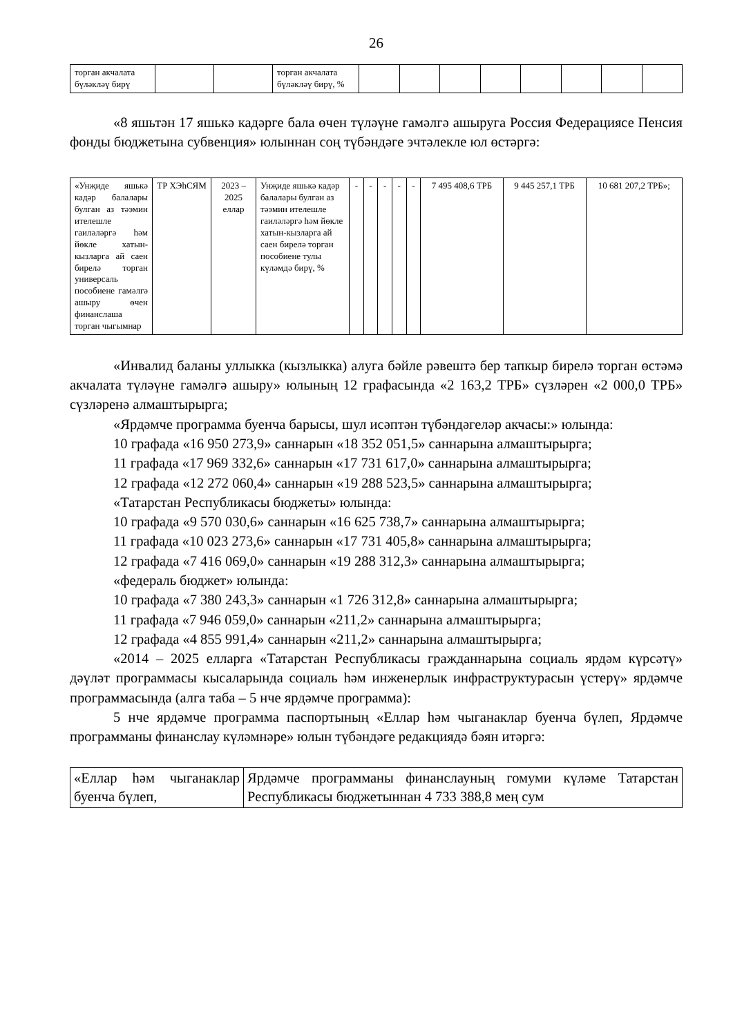26
| торган акчалата бүләкләү бирү | | | торган акчалата бүләкләү бирү, % | | | | | | | | |
«8 яшьтән 17 яшькә кадәрге бала өчен түләүне гамәлгә ашыруга Россия Федерациясе Пенсия фонды бюджетына субвенция» юлыннан соң түбәндәге эчтәлекле юл өстәргә:
| «Унҗиде яшькә кадәр балалары булган аз тәэмин ителешле гаиләләргә һәм йөкле хатын-кызларга ай саен бирелә торган универсаль пособиене гамәлгә ашыру өчен финанслаша торган чыгымнар | ТР ХЭһСЯМ | 2023 – 2025 еллар | Унҗиде яшькә кадәр балалары булган аз тәэмин ителешле гаиләләргә һәм йөкле хатын-кызларга ай саен бирелә торган пособиене тулы күләмдә бирү, % | - | - | - | - | - | 7 495 408,6 ТРБ | 9 445 257,1 ТРБ | 10 681 207,2 ТРБ»; |
«Инвалид баланы уллыкка (кызлыкка) алуга бәйле рәвештә бер тапкыр бирелә торган өстәмә акчалата түләүне гамәлгә ашыру» юлының 12 графасында «2 163,2 ТРБ» сүзләрен «2 000,0 ТРБ» сүзләренә алмаштырырга;
«Ярдәмче программа буенча барысы, шул исәптән түбәндәгеләр акчасы:» юлында:
10 графада «16 950 273,9» саннарын «18 352 051,5» саннарына алмаштырырга;
11 графада «17 969 332,6» саннарын «17 731 617,0» саннарына алмаштырырга;
12 графада «12 272 060,4» саннарын «19 288 523,5» саннарына алмаштырырга;
«Татарстан Республикасы бюджеты» юлында:
10 графада «9 570 030,6» саннарын «16 625 738,7» саннарына алмаштырырга;
11 графада «10 023 273,6» саннарын «17 731 405,8» саннарына алмаштырырга;
12 графада «7 416 069,0» саннарын «19 288 312,3» саннарына алмаштырырга;
«федераль бюджет» юлында:
10 графада «7 380 243,3» саннарын «1 726 312,8» саннарына алмаштырырга;
11 графада «7 946 059,0» саннарын «211,2» саннарына алмаштырырга;
12 графада «4 855 991,4» саннарын «211,2» саннарына алмаштырырга;
«2014 – 2025 елларга «Татарстан Республикасы гражданнарына социаль ярдәм күрсәтү» дәүләт программасы кысаларында социаль һәм инженерлык инфраструктурасын үстерү» ярдәмче программасында (алга таба – 5 нче ярдәмче программа):
5 нче ярдәмче программа паспортының «Еллар һәм чыганаклар буенча бүлеп, Ярдәмче программаны финанслау күләмнәре» юлын түбәндәге редакциядә бәян итәргә:
| «Еллар һәм чыганаклар буенча бүлеп, | Ярдәмче программаны финанслауның гомуми күләме Татарстан Республикасы бюджетыннан 4 733 388,8 мең сум |